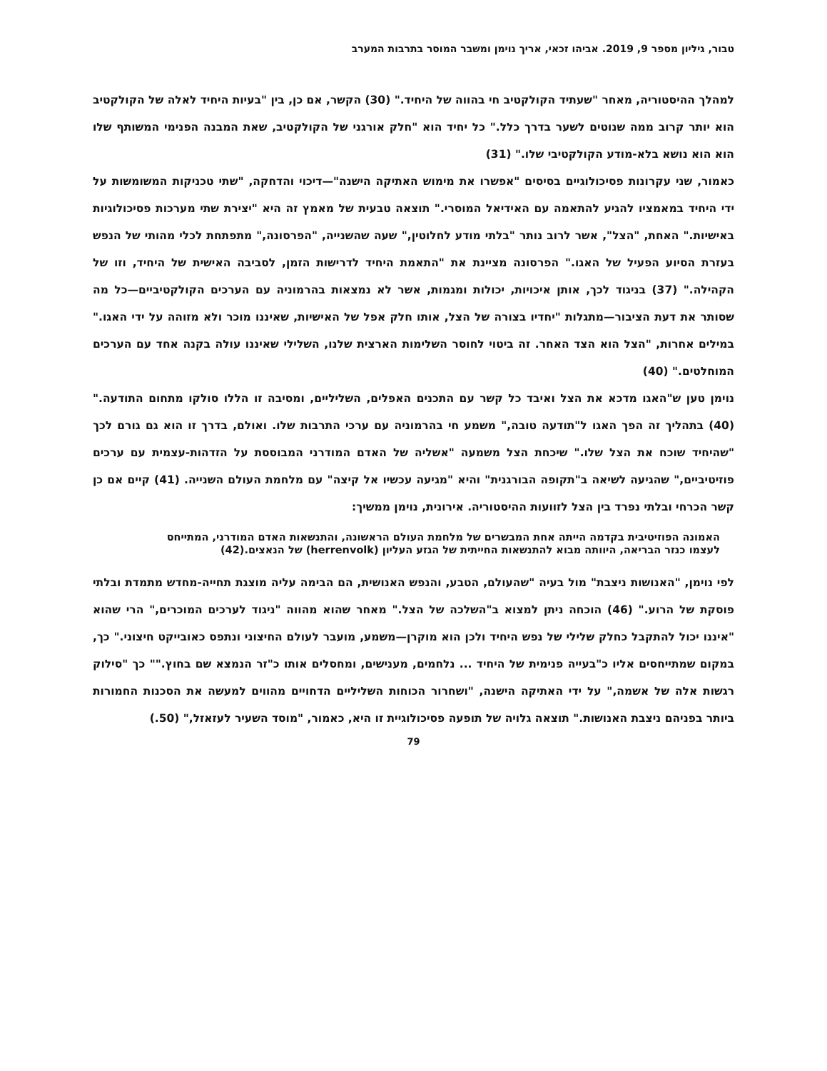טבור, גיליון מספר 9, 2019. אביהו זכאי, אריך נוימן ומשבר המוסר בתרבות המערב
למהלך ההיסטוריה, מאחר "שעתיד הקולקטיב חי בהווה של היחיד." (30) הקשר, אם כן, בין "בעיות היחיד לאלה של הקולקטיב הוא יותר קרוב ממה שנוטים לשער בדרך כלל." כל יחיד הוא "חלק אורגני של הקולקטיב, שאת המבנה הפנימי המשותף שלו הוא הוא נושא בלא-מודע הקולקטיבי שלו." (31)
כאמור, שני עקרונות פסיכולוגיים בסיסים "אפשרו את מימוש האתיקה הישנה"—דיכוי והדחקה, "שתי טכניקות המשומשות על ידי היחיד במאמציו להגיע להתאמה עם האידיאל המוסרי." תוצאה טבעית של מאמץ זה היא "יצירת שתי מערכות פסיכולוגיות באישיות." האחת, "הצל", אשר לרוב נותר "בלתי מודע לחלוטין," שעה שהשנייה, "הפרסונה," מתפתחת לכלי מהותי של הנפש בעזרת הסיוע הפעיל של האגו." הפרסונה מציינת את "התאמת היחיד לדרישות הזמן, לסביבה האישית של היחיד, וזו של הקהילה." (37) בניגוד לכך, אותן איכויות, יכולות ומגמות, אשר לא נמצאות בהרמוניה עם הערכים הקולקטיביים—כל מה שסותר את דעת הציבור—מתגלות "יחדיו בצורה של הצל, אותו חלק אפל של האישיות, שאיננו מוכר ולא מזוהה על ידי האגו." במילים אחרות, "הצל הוא הצד האחר. זה ביטוי לחוסר השלימות הארצית שלנו, השלילי שאיננו עולה בקנה אחד עם הערכים המוחלטים." (40)
נוימן טען ש"האגו מדכא את הצל ואיבד כל קשר עם התכנים האפלים, השליליים, ומסיבה זו הללו סולקו מתחום התודעה." (40) בתהליך זה הפך האגו ל"תודעה טובה," משמע חי בהרמוניה עם ערכי התרבות שלו. ואולם, בדרך זו הוא גם גורם לכך "שהיחיד שוכח את הצל שלו." שיכחת הצל משמעה "אשליה של האדם המודרני המבוססת על הזדהות-עצמית עם ערכים פוזיטיביים," שהגיעה לשיאה ב"תקופה הבורגנית" והיא "מגיעה עכשיו אל קיצה" עם מלחמת העולם השנייה. (41) קיים אם כן קשר הכרחי ובלתי נפרד בין הצל לזוועות ההיסטוריה. אירונית, נוימן ממשיך:
האמונה הפוזיטיבית בקדמה הייתה אחת המבשרים של מלחמת העולם הראשונה, והתנשאות האדם המודרני, המתייחס לעצמו כנזר הבריאה, היוותה מבוא להתנשאות החייתית של הגזע העליון (herrenvolk) של הנאצים.(42)
לפי נוימן, "האנושות ניצבת" מול בעיה "שהעולם, הטבע, והנפש האנושית, הם הבימה עליה מוצגת תחייה-מחדש מתמדת ובלתי פוסקת של הרוע." (46) הוכחה ניתן למצוא ב"השלכה של הצל." מאחר שהוא מהווה "ניגוד לערכים המוכרים," הרי שהוא "איננו יכול להתקבל כחלק שלילי של נפש היחיד ולכן הוא מוקרן—משמע, מועבר לעולם החיצוני ונתפס כאובייקט חיצוני." כך, במקום שמתייחסים אליו כ"בעייה פנימית של היחיד ... נלחמים, מענישים, ומחסלים אותו כ"זר הנמצא שם בחוץ."" כך "סילוק רגשות אלה של אשמה," על ידי האתיקה הישנה, "ושחרור הכוחות השליליים הדחויים מהווים למעשה את הסכנות החמורות ביותר בפניהם ניצבת האנושות." תוצאה גלויה של תופעה פסיכולוגיית זו היא, כאמור, "מוסד השעיר לעזאזל," (50.)
79